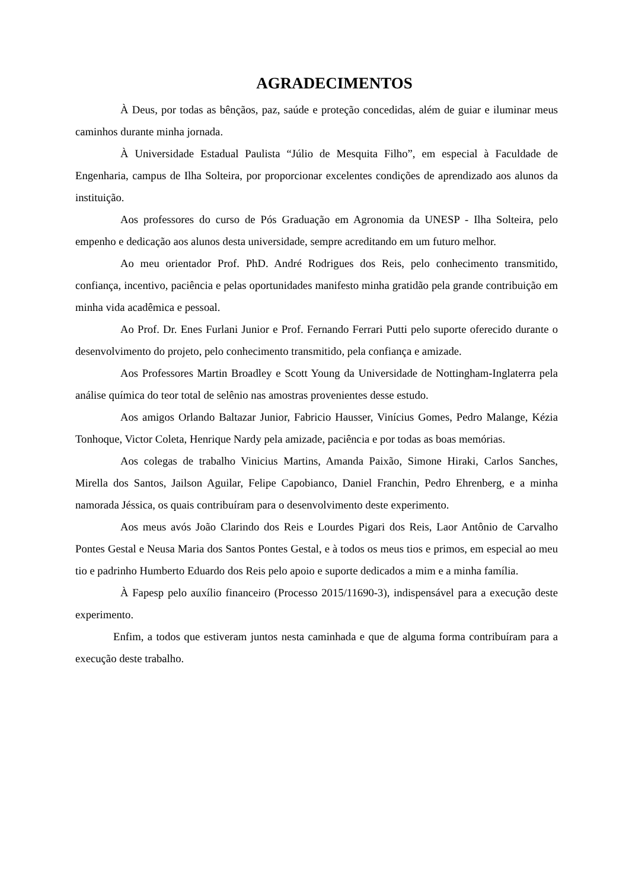AGRADECIMENTOS
À Deus, por todas as bênçãos, paz, saúde e proteção concedidas, além de guiar e iluminar meus caminhos durante minha jornada.
À Universidade Estadual Paulista “Júlio de Mesquita Filho”, em especial à Faculdade de Engenharia, campus de Ilha Solteira, por proporcionar excelentes condições de aprendizado aos alunos da instituição.
Aos professores do curso de Pós Graduação em Agronomia da UNESP - Ilha Solteira, pelo empenho e dedicação aos alunos desta universidade, sempre acreditando em um futuro melhor.
Ao meu orientador Prof. PhD. André Rodrigues dos Reis, pelo conhecimento transmitido, confiança, incentivo, paciência e pelas oportunidades manifesto minha gratidão pela grande contribuição em minha vida acadêmica e pessoal.
Ao Prof. Dr. Enes Furlani Junior e Prof. Fernando Ferrari Putti pelo suporte oferecido durante o desenvolvimento do projeto, pelo conhecimento transmitido, pela confiança e amizade.
Aos Professores Martin Broadley e Scott Young da Universidade de Nottingham-Inglaterra pela análise química do teor total de selênio nas amostras provenientes desse estudo.
Aos amigos Orlando Baltazar Junior, Fabricio Hausser, Vinícius Gomes, Pedro Malange, Kézia Tonhoque, Victor Coleta, Henrique Nardy pela amizade, paciência e por todas as boas memórias.
Aos colegas de trabalho Vinicius Martins, Amanda Paixão, Simone Hiraki, Carlos Sanches, Mirella dos Santos, Jailson Aguilar, Felipe Capobianco, Daniel Franchin, Pedro Ehrenberg, e a minha namorada Jéssica, os quais contribuíram para o desenvolvimento deste experimento.
Aos meus avós João Clarindo dos Reis e Lourdes Pigari dos Reis, Laor Antônio de Carvalho Pontes Gestal e Neusa Maria dos Santos Pontes Gestal, e à todos os meus tios e primos, em especial ao meu tio e padrinho Humberto Eduardo dos Reis pelo apoio e suporte dedicados a mim e a minha família.
À Fapesp pelo auxílio financeiro (Processo 2015/11690-3), indispensável para a execução deste experimento.
Enfim, a todos que estiveram juntos nesta caminhada e que de alguma forma contribuíram para a execução deste trabalho.